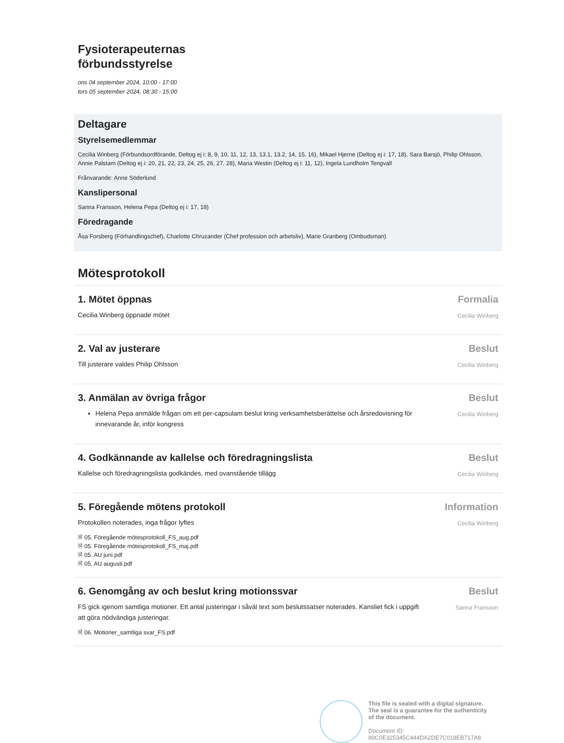Fysioterapeuternas
förbundsstyrelse
ons 04 september 2024, 10:00 - 17:00
tors 05 september 2024, 08:30 - 15:00
Deltagare
Styrelsemedlemmar
Cecilia Winberg (Förbundsordförande, Deltog ej i: 8, 9, 10, 11, 12, 13, 13.1, 13.2, 14, 15, 16), Mikael Hjerne (Deltog ej i: 17, 18), Sara Barsjö, Philip Ohlsson, Annie Palstam (Deltog ej i: 20, 21, 22, 23, 24, 25, 26, 27, 28), Maria Westin (Deltog ej i: 11, 12), Ingela Lundholm Tengvall
Frånvarande: Anne Söderlund
Kanslipersonal
Sanna Fransson, Helena Pepa (Deltog ej i: 17, 18)
Föredragande
Åsa Forsberg (Förhandlingschef), Charlotte Chruzander (Chef profession och arbetsliv), Marie Granberg (Ombudsman)
Mötesprotokoll
1. Mötet öppnas
Cecilia Winberg öppnade mötet
Formalia
Cecilia Winberg
2. Val av justerare
Till justerare valdes Philip Ohlsson
Beslut
Cecilia Winberg
3. Anmälan av övriga frågor
Helena Pepa anmälde frågan om ett per-capsulam beslut kring verksamhetsberättelse och årsredovisning för innevarande år, inför kongress
Beslut
Cecilia Winberg
4. Godkännande av kallelse och föredragningslista
Kallelse och föredragningslista godkändes, med ovanstående tillägg
Beslut
Cecilia Winberg
5. Föregående mötens protokoll
Protokollen noterades, inga frågor lyftes
🗎 05. Föregående mötesprotokoll_FS_aug.pdf
🗎 05. Föregående mötesprotokoll_FS_maj.pdf
🗎 05. AU juni.pdf
🗎 05. AU augusti.pdf
Information
Cecilia Winberg
6. Genomgång av och beslut kring motionssvar
FS gick igenom samtliga motioner. Ett antal justeringar i såväl text som beslutssatser noterades. Kansliet fick i uppgift att göra nödvändiga justeringar.
🗎 06. Motioner_samtliga svar_FS.pdf
Beslut
Sanna Fransson
This file is sealed with a digital signature.
The seal is a guarantee for the authenticity
of the document.
Document ID:
80C0E325345C444DA2DE7C018EB717A8